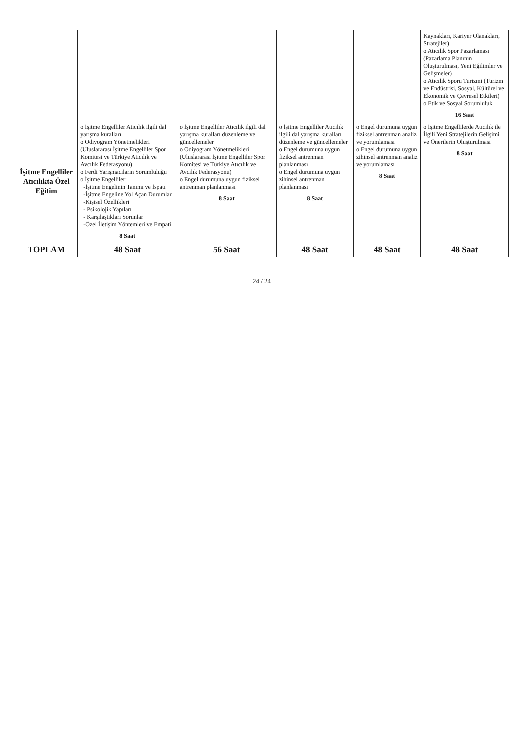| | | | | | Kaynakları, Kariyer Olanakları, Stratejiler) o Atıcılık Spor Pazarlaması (Pazarlama Planının Oluşturulması, Yeni Eğilimler ve Gelişmeler) o Atıcılık Sporu Turizmi (Turizm ve Endüstrisi, Sosyal, Kültürel ve Ekonomik ve Çevresel Etkileri) o Etik ve Sosyal Sorumluluk 16 Saat |
| İşitme Engelliler Atıcılıkta Özel Eğitim | o İşitme Engelliler Atıcılık ilgili dal yarışma kuralları o Odiyogram Yönetmelikleri (Uluslararası İşitme Engelliler Spor Komitesi ve Türkiye Atıcılık ve Avcılık Federasyonu) o Ferdi Yarışmacıların Sorumluluğu o İşitme Engelliler: -İşitme Engelinin Tanımı ve İspatı -İşitme Engeline Yol Açan Durumlar -Kişisel Özellikleri - Psikolojik Yapıları - Karşılaştıkları Sorunlar -Özel İletişim Yöntemleri ve Empati 8 Saat | o İşitme Engelliler Atıcılık ilgili dal yarışma kuralları düzenleme ve güncellemeler o Odiyogram Yönetmelikleri (Uluslararası İşitme Engelliler Spor Komitesi ve Türkiye Atıcılık ve Avcılık Federasyonu) o Engel durumuna uygun fiziksel antrenman planlanması 8 Saat | o İşitme Engelliler Atıcılık ilgili dal yarışma kuralları düzenleme ve güncellemeler o Engel durumuna uygun fiziksel antrenman planlanması o Engel durumuna uygun zihinsel antrenman planlanması 8 Saat | o Engel durumuna uygun fiziksel antrenman analiz ve yorumlaması o Engel durumuna uygun zihinsel antrenman analiz ve yorumlaması 8 Saat | o İşitme Engellilerde Atıcılık ile İlgili Yeni Stratejilerin Gelişimi ve Önerilerin Oluşturulması 8 Saat |
| TOPLAM | 48 Saat | 56 Saat | 48 Saat | 48 Saat | 48 Saat |
24 / 24